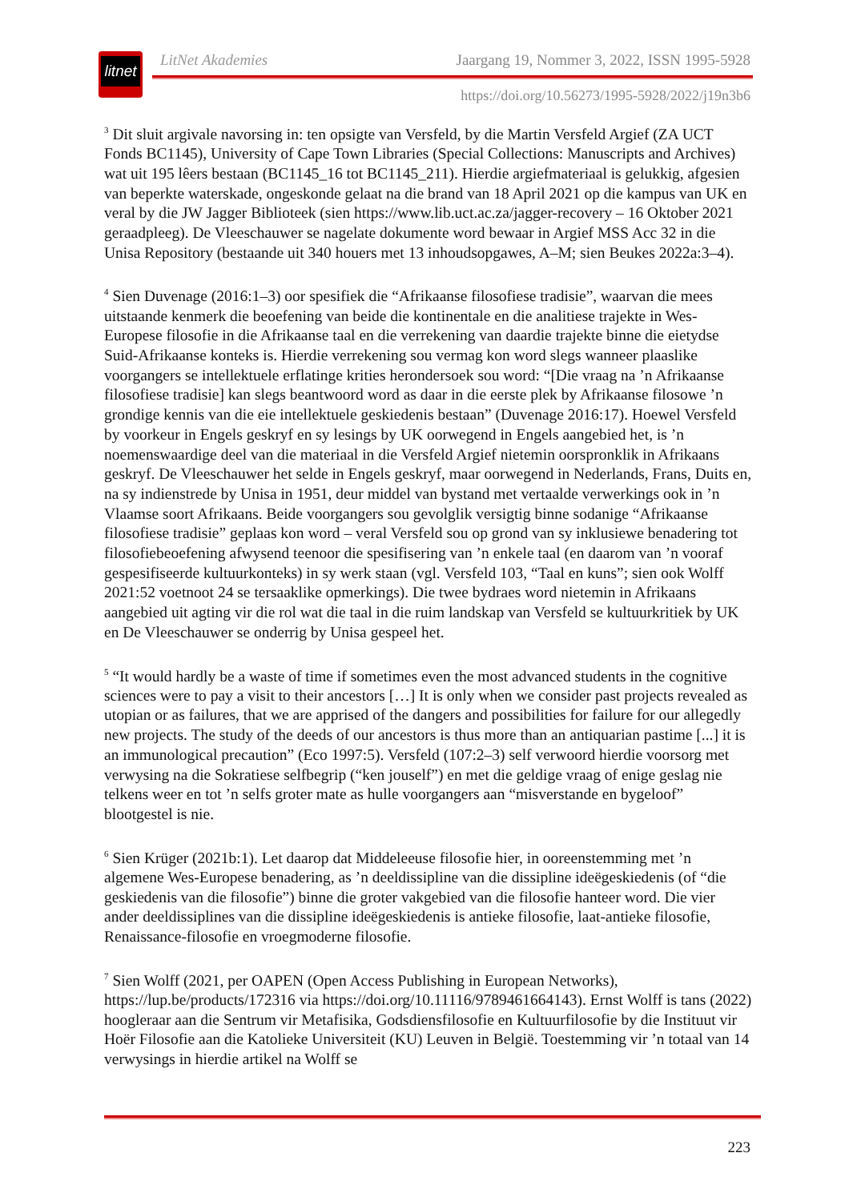litnet
LitNet Akademies Jaargang 19, Nommer 3, 2022, ISSN 1995-5928
https://doi.org/10.56273/1995-5928/2022/j19n3b6
<sup>3</sup> Dit sluit argivale navorsing in: ten opsigte van Versfeld, by die Martin Versfeld Argief (ZA UCT Fonds BC1145), University of Cape Town Libraries (Special Collections: Manuscripts and Archives) wat uit 195 lêers bestaan (BC1145_16 tot BC1145_211). Hierdie argiefmateriaal is gelukkig, afgesien van beperkte waterskade, ongeskonde gelaat na die brand van 18 April 2021 op die kampus van UK en veral by die JW Jagger Biblioteek (sien https://www.lib.uct.ac.za/jagger-recovery – 16 Oktober 2021 geraadpleeg). De Vleeschauwer se nagelate dokumente word bewaar in Argief MSS Acc 32 in die Unisa Repository (bestaande uit 340 houers met 13 inhoudsopgawes, A–M; sien Beukes 2022a:3–4).
<sup>4</sup> Sien Duvenage (2016:1–3) oor spesifiek die “Afrikaanse filosofiese tradisie”, waarvan die mees uitstaande kenmerk die beoefening van beide die kontinentale en die analitiese trajekte in Wes-Europese filosofie in die Afrikaanse taal en die verrekening van daardie trajekte binne die eietydse Suid-Afrikaanse konteks is. Hierdie verrekening sou vermag kon word slegs wanneer plaaslike voorgangers se intellektuele erflatinge krities herondersoek sou word: “[Die vraag na ’n Afrikaanse filosofiese tradisie] kan slegs beantwoord word as daar in die eerste plek by Afrikaanse filosowe ’n grondige kennis van die eie intellektuele geskiedenis bestaan” (Duvenage 2016:17). Hoewel Versfeld by voorkeur in Engels geskryf en sy lesings by UK oorwegend in Engels aangebied het, is ’n noemenswaardige deel van die materiaal in die Versfeld Argief nietemin oorspronklik in Afrikaans geskryf. De Vleeschauwer het selde in Engels geskryf, maar oorwegend in Nederlands, Frans, Duits en, na sy indienstrede by Unisa in 1951, deur middel van bystand met vertaalde verwerkings ook in ’n Vlaamse soort Afrikaans. Beide voorgangers sou gevolglik versigtig binne sodanige “Afrikaanse filosofiese tradisie” geplaas kon word – veral Versfeld sou op grond van sy inklusiewe benadering tot filosofiebeoefening afwysend teenoor die spesifisering van ’n enkele taal (en daarom van ’n vooraf gespesifiseerde kultuurkonteks) in sy werk staan (vgl. Versfeld 103, “Taal en kuns”; sien ook Wolff 2021:52 voetnoot 24 se tersaaklike opmerkings). Die twee bydraes word nietemin in Afrikaans aangebied uit agting vir die rol wat die taal in die ruim landskap van Versfeld se kultuurkritiek by UK en De Vleeschauwer se onderrig by Unisa gespeel het.
<sup>5</sup> “It would hardly be a waste of time if sometimes even the most advanced students in the cognitive sciences were to pay a visit to their ancestors […] It is only when we consider past projects revealed as utopian or as failures, that we are apprised of the dangers and possibilities for failure for our allegedly new projects. The study of the deeds of our ancestors is thus more than an antiquarian pastime [...] it is an immunological precaution” (Eco 1997:5). Versfeld (107:2–3) self verwoord hierdie voorsorg met verwysing na die Sokratiese selfbegrip (“ken jouself”) en met die geldige vraag of enige geslag nie telkens weer en tot ’n selfs groter mate as hulle voorgangers aan “misverstande en bygeloof” blootgestel is nie.
<sup>6</sup> Sien Krüger (2021b:1). Let daarop dat Middeleeuse filosofie hier, in ooreenstemming met ’n algemene Wes-Europese benadering, as ’n deeldissipline van die dissipline ideëgeskiedenis (of “die geskiedenis van die filosofie”) binne die groter vakgebied van die filosofie hanteer word. Die vier ander deeldissiplines van die dissipline ideëgeskiedenis is antieke filosofie, laat-antieke filosofie, Renaissance-filosofie en vroegmoderne filosofie.
<sup>7</sup> Sien Wolff (2021, per OAPEN (Open Access Publishing in European Networks), https://lup.be/products/172316 via https://doi.org/10.11116/9789461664143). Ernst Wolff is tans (2022) hoogleraar aan die Sentrum vir Metafisika, Godsdiensfilosofie en Kultuurfilosofie by die Instituut vir Hoër Filosofie aan die Katolieke Universiteit (KU) Leuven in België. Toestemming vir ’n totaal van 14 verwysings in hierdie artikel na Wolff se
223